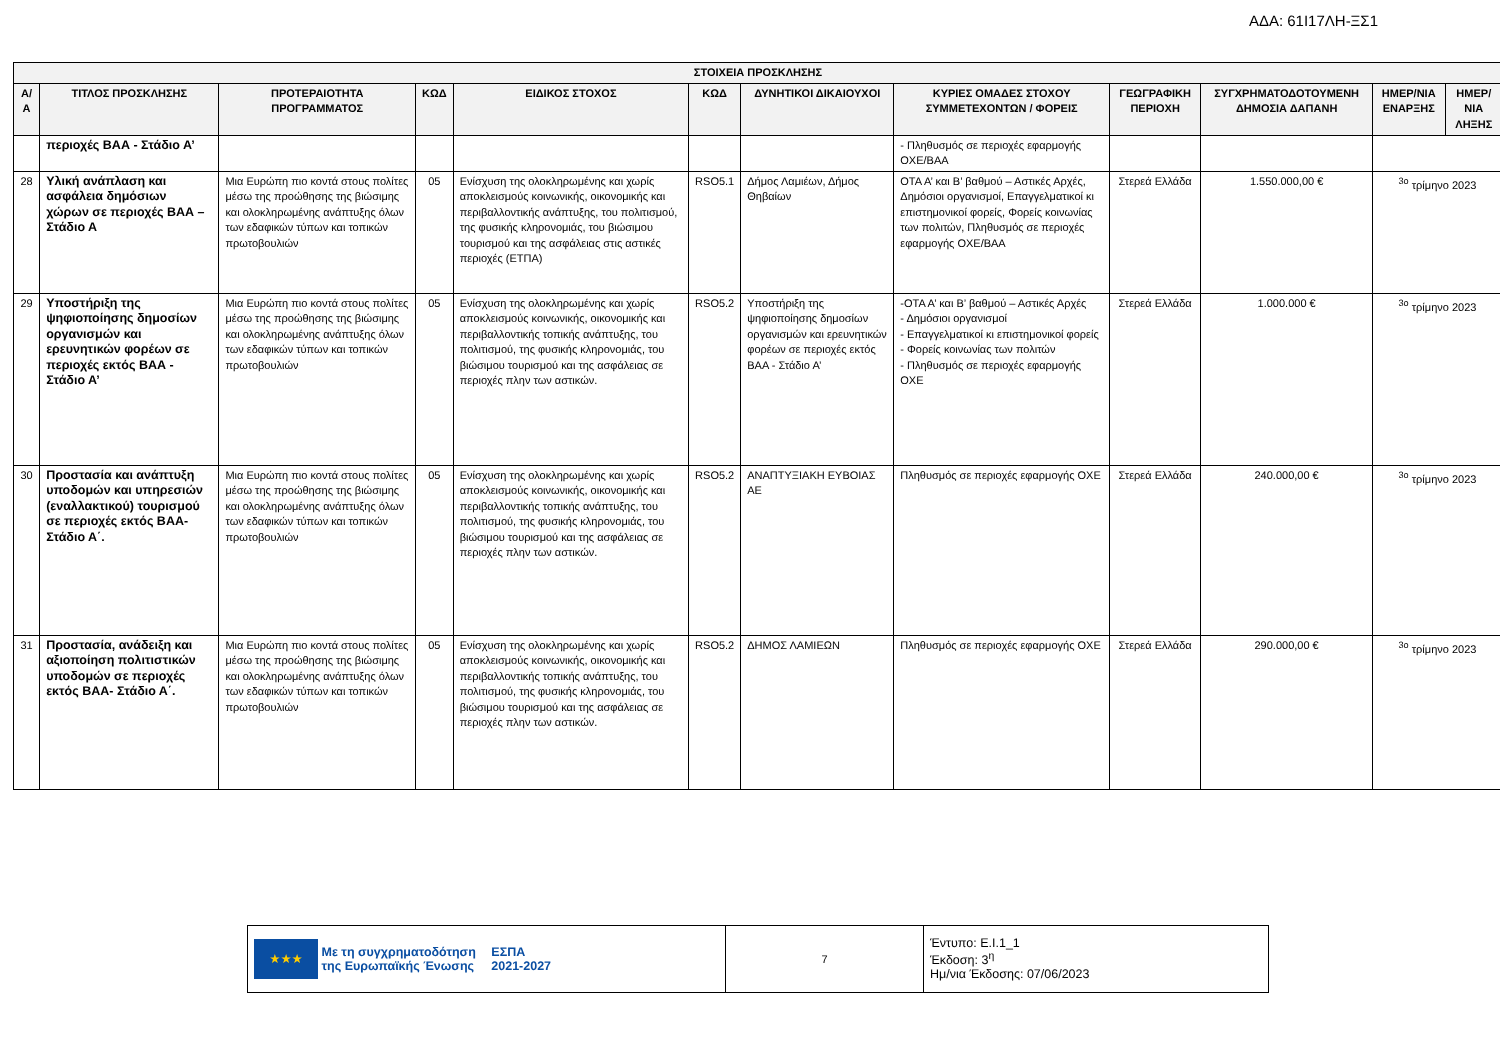ΑΔΑ: 61Ι17ΛΗ-ΞΣ1
| ΣΤΟΙΧΕΙΑ ΠΡΟΣΚΛΗΣΗΣ | | | | | | | | | | | |
| --- | --- | --- | --- | --- | --- | --- | --- | --- | --- | --- | --- |
| Α/Α | ΤΙΤΛΟΣ ΠΡΟΣΚΛΗΣΗΣ | ΠΡΟΤΕΡΑΙΟΤΗΤΑ ΠΡΟΓΡΑΜΜΑΤΟΣ | ΚΩΔ | ΕΙΔΙΚΟΣ ΣΤΟΧΟΣ | ΚΩΔ | ΔΥΝΗΤΙΚΟΙ ΔΙΚΑΙΟΥΧΟΙ | ΚΥΡΙΕΣ ΟΜΑΔΕΣ ΣΤΟΧΟΥ ΣΥΜΜΕΤΕΧΟΝΤΩΝ / ΦΟΡΕΙΣ | ΓΕΩΓΡΑΦΙΚΗ ΠΕΡΙΟΧΗ | ΣΥΓΧΡΗΜΑΤΟΔΟΤΟΥΜΕΝΗ ΔΗΜΟΣΙΑ ΔΑΠΑΝΗ | ΗΜΕΡ/ΝΙΑ ΕΝΑΡΞΗΣ | ΗΜΕΡ/ΝΙΑ ΛΗΞΗΣ |
| | περιοχές ΒΑΑ - Στάδιο Α’ | | | | | | - Πληθυσμός σε περιοχές εφαρμογής ΟΧΕ/ΒΑΑ | | | | |
| 28 | Υλική ανάπλαση και ασφάλεια δημόσιων χώρων σε περιοχές ΒΑΑ – Στάδιο Α | Μια Ευρώπη πιο κοντά στους πολίτες μέσω της προώθησης της βιώσιμης και ολοκληρωμένης ανάπτυξης όλων των εδαφικών τύπων και τοπικών πρωτοβουλιών | 05 | Ενίσχυση της ολοκληρωμένης και χωρίς αποκλεισμούς κοινωνικής, οικονομικής και περιβαλλοντικής ανάπτυξης, του πολιτισμού, της φυσικής κληρονομιάς, του βιώσιμου τουρισμού και της ασφάλειας στις αστικές περιοχές (ΕΤΠΑ) | RSO5.1 | Δήμος Λαμιέων, Δήμος Θηβαίων | ΟΤΑ Α’ και Β’ βαθμού – Αστικές Αρχές, Δημόσιοι οργανισμοί, Επαγγελματικοί κι επιστημονικοί φορείς, Φορείς κοινωνίας των πολιτών, Πληθυσμός σε περιοχές εφαρμογής ΟΧΕ/ΒΑΑ | Στερεά Ελλάδα | 1.550.000,00 € | <sup>3ο</sup> τρίμηνο 2023 | |
| 29 | Υποστήριξη της ψηφιοποίησης δημοσίων οργανισμών και ερευνητικών φορέων σε περιοχές εκτός ΒΑΑ - Στάδιο Α’ | Μια Ευρώπη πιο κοντά στους πολίτες μέσω της προώθησης της βιώσιμης και ολοκληρωμένης ανάπτυξης όλων των εδαφικών τύπων και τοπικών πρωτοβουλιών | 05 | Ενίσχυση της ολοκληρωμένης και χωρίς αποκλεισμούς κοινωνικής, οικονομικής και περιβαλλοντικής τοπικής ανάπτυξης, του πολιτισμού, της φυσικής κληρονομιάς, του βιώσιμου τουρισμού και της ασφάλειας σε περιοχές πλην των αστικών. | RSO5.2 | Υποστήριξη της ψηφιοποίησης δημοσίων οργανισμών και ερευνητικών φορέων σε περιοχές εκτός ΒΑΑ - Στάδιο Α’ | -ΟΤΑ Α’ και Β’ βαθμού – Αστικές Αρχές - Δημόσιοι οργανισμοί - Επαγγελματικοί κι επιστημονικοί φορείς - Φορείς κοινωνίας των πολιτών - Πληθυσμός σε περιοχές εφαρμογής ΟΧΕ | Στερεά Ελλάδα | 1.000.000 € | <sup>3ο</sup> τρίμηνο 2023 | |
| 30 | Προστασία και ανάπτυξη υποδομών και υπηρεσιών (εναλλακτικού) τουρισμού σε περιοχές εκτός ΒΑΑ- Στάδιο Α΄. | Μια Ευρώπη πιο κοντά στους πολίτες μέσω της προώθησης της βιώσιμης και ολοκληρωμένης ανάπτυξης όλων των εδαφικών τύπων και τοπικών πρωτοβουλιών | 05 | Ενίσχυση της ολοκληρωμένης και χωρίς αποκλεισμούς κοινωνικής, οικονομικής και περιβαλλοντικής τοπικής ανάπτυξης, του πολιτισμού, της φυσικής κληρονομιάς, του βιώσιμου τουρισμού και της ασφάλειας σε περιοχές πλην των αστικών. | RSO5.2 | ΑΝΑΠΤΥΞΙΑΚΗ ΕΥΒΟΙΑΣ ΑΕ | Πληθυσμός σε περιοχές εφαρμογής ΟΧΕ | Στερεά Ελλάδα | 240.000,00 € | <sup>3ο</sup> τρίμηνο 2023 | |
| 31 | Προστασία, ανάδειξη και αξιοποίηση πολιτιστικών υποδομών σε περιοχές εκτός ΒΑΑ- Στάδιο Α΄. | Μια Ευρώπη πιο κοντά στους πολίτες μέσω της προώθησης της βιώσιμης και ολοκληρωμένης ανάπτυξης όλων των εδαφικών τύπων και τοπικών πρωτοβουλιών | 05 | Ενίσχυση της ολοκληρωμένης και χωρίς αποκλεισμούς κοινωνικής, οικονομικής και περιβαλλοντικής τοπικής ανάπτυξης, του πολιτισμού, της φυσικής κληρονομιάς, του βιώσιμου τουρισμού και της ασφάλειας σε περιοχές πλην των αστικών. | RSO5.2 | ΔΗΜΟΣ ΛΑΜΙΕΩΝ | Πληθυσμός σε περιοχές εφαρμογής ΟΧΕ | Στερεά Ελλάδα | 290.000,00 € | <sup>3ο</sup> τρίμηνο 2023 | |
| ★★★ Με τη συγχρηματοδότηση της Ευρωπαϊκής Ένωσης ΕΣΠΑ 2021-2027 | 7 | Έντυπο: Ε.Ι.1_1 Έκδοση: 3<sup>η</sup> Ημ/νια Έκδοσης: 07/06/2023 |